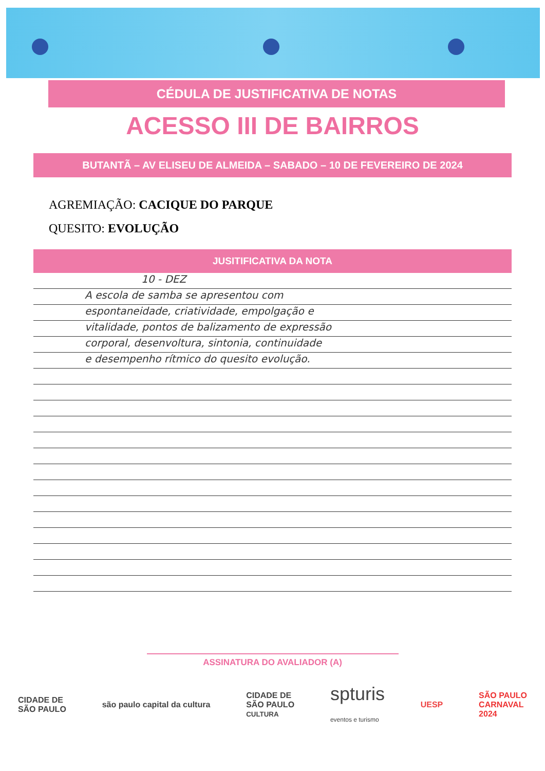CÉDULA DE JUSTIFICATIVA DE NOTAS
ACESSO III DE BAIRROS
BUTANTÃ – AV ELISEU DE ALMEIDA – SABADO – 10 DE FEVEREIRO DE 2024
AGREMIAÇÃO: CACIQUE DO PARQUE
QUESITO: EVOLUÇÃO
JUSITIFICATIVA DA NOTA
10 - DEZ
A escola de samba se apresentou com
espontaneidade, criatividade, empolgação e
vitalidade, pontos de balizamento de expressão
corporal, desenvoltura, sintonia, continuidade
e desempenho rítmico do quesito evolução.
ASSINATURA DO AVALIADOR (A)
CIDADE DE
SÃO PAULO
são paulo capital da cultura
CIDADE DE
SÃO PAULO
CULTURA
spturis
eventos e turismo
UESP
SÃO PAULO
CARNAVAL
2024